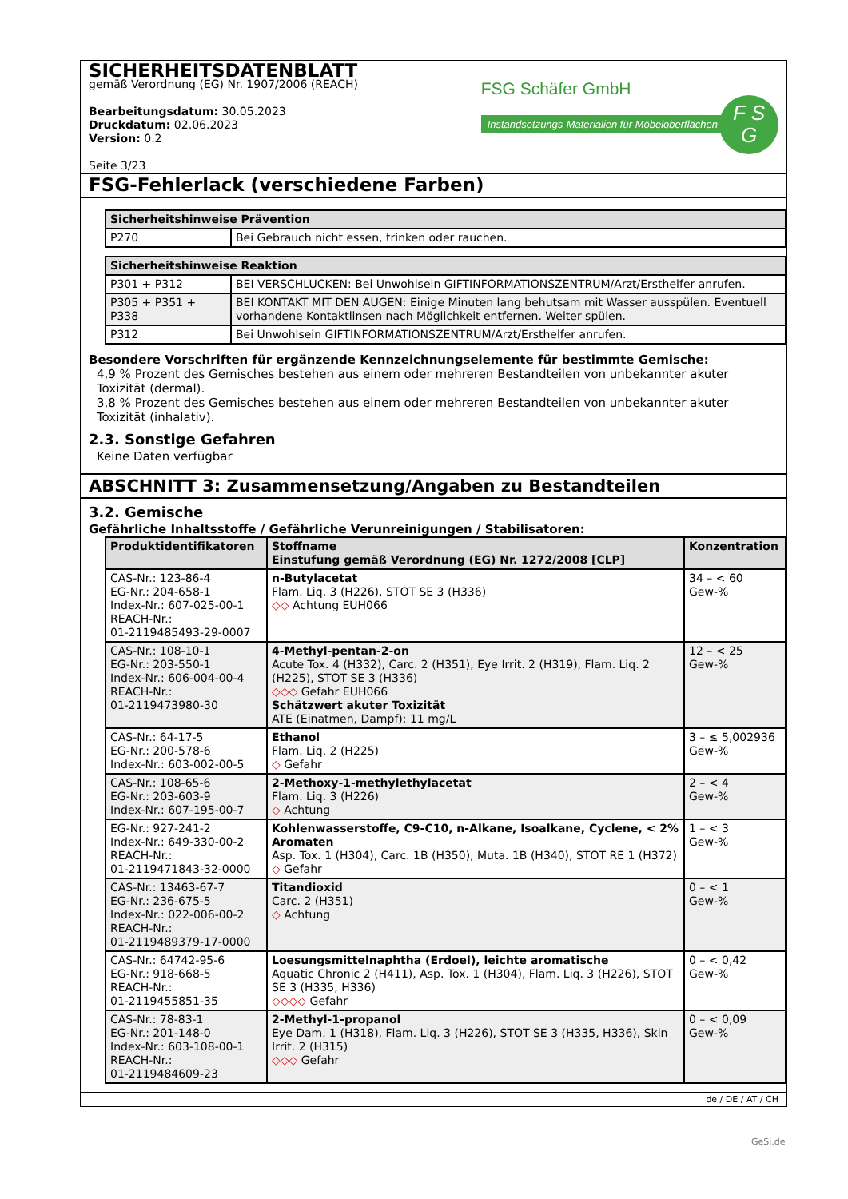SICHERHEITSDATENBLATT
gemäß Verordnung (EG) Nr. 1907/2006 (REACH)
Bearbeitungsdatum: 30.05.2023
Druckdatum: 02.06.2023
Version: 0.2
Seite 3/23
FSG Schäfer GmbH
Instandsetzungs-Materialien für Möbeloberflächen F S
G
FSG-Fehlerlack (verschiedene Farben)
| Sicherheitshinweise Prävention | |
| --- | --- |
| P270 | Bei Gebrauch nicht essen, trinken oder rauchen. |
| Sicherheitshinweise Reaktion | |
| --- | --- |
| P301 + P312 | BEI VERSCHLUCKEN: Bei Unwohlsein GIFTINFORMATIONSZENTRUM/Arzt/Ersthelfer anrufen. |
| P305 + P351 + P338 | BEI KONTAKT MIT DEN AUGEN: Einige Minuten lang behutsam mit Wasser ausspülen. Eventuell vorhandene Kontaktlinsen nach Möglichkeit entfernen. Weiter spülen. |
| P312 | Bei Unwohlsein GIFTINFORMATIONSZENTRUM/Arzt/Ersthelfer anrufen. |
Besondere Vorschriften für ergänzende Kennzeichnungselemente für bestimmte Gemische:
4,9 % Prozent des Gemisches bestehen aus einem oder mehreren Bestandteilen von unbekannter akuter Toxizität (dermal).
3,8 % Prozent des Gemisches bestehen aus einem oder mehreren Bestandteilen von unbekannter akuter Toxizität (inhalativ).
2.3. Sonstige Gefahren
Keine Daten verfügbar
ABSCHNITT 3: Zusammensetzung/Angaben zu Bestandteilen
3.2. Gemische
Gefährliche Inhaltsstoffe / Gefährliche Verunreinigungen / Stabilisatoren:
| Produktidentifikatoren | Stoffname Einstufung gemäß Verordnung (EG) Nr. 1272/2008 [CLP] | Konzentration |
| --- | --- | --- |
| CAS-Nr.: 123-86-4 EG-Nr.: 204-658-1 Index-Nr.: 607-025-00-1 REACH-Nr.: 01-2119485493-29-0007 | n-Butylacetat Flam. Liq. 3 (H226), STOT SE 3 (H336) ◇◇ Achtung EUH066 | 34 – < 60 Gew-% |
| CAS-Nr.: 108-10-1 EG-Nr.: 203-550-1 Index-Nr.: 606-004-00-4 REACH-Nr.: 01-2119473980-30 | 4-Methyl-pentan-2-on Acute Tox. 4 (H332), Carc. 2 (H351), Eye Irrit. 2 (H319), Flam. Liq. 2 (H225), STOT SE 3 (H336) ◇◇◇ Gefahr EUH066 Schätzwert akuter Toxizität ATE (Einatmen, Dampf): 11 mg/L | 12 – < 25 Gew-% |
| CAS-Nr.: 64-17-5 EG-Nr.: 200-578-6 Index-Nr.: 603-002-00-5 | Ethanol Flam. Liq. 2 (H225) ◇ Gefahr | 3 – ≤ 5,002936 Gew-% |
| CAS-Nr.: 108-65-6 EG-Nr.: 203-603-9 Index-Nr.: 607-195-00-7 | 2-Methoxy-1-methylethylacetat Flam. Liq. 3 (H226) ◇ Achtung | 2 – < 4 Gew-% |
| EG-Nr.: 927-241-2 Index-Nr.: 649-330-00-2 REACH-Nr.: 01-2119471843-32-0000 | Kohlenwasserstoffe, C9-C10, n-Alkane, Isoalkane, Cyclene, < 2% Aromaten Asp. Tox. 1 (H304), Carc. 1B (H350), Muta. 1B (H340), STOT RE 1 (H372) ◇ Gefahr | 1 – < 3 Gew-% |
| CAS-Nr.: 13463-67-7 EG-Nr.: 236-675-5 Index-Nr.: 022-006-00-2 REACH-Nr.: 01-2119489379-17-0000 | Titandioxid Carc. 2 (H351) ◇ Achtung | 0 – < 1 Gew-% |
| CAS-Nr.: 64742-95-6 EG-Nr.: 918-668-5 REACH-Nr.: 01-2119455851-35 | Loesungsmittelnaphtha (Erdoel), leichte aromatische Aquatic Chronic 2 (H411), Asp. Tox. 1 (H304), Flam. Liq. 3 (H226), STOT SE 3 (H335, H336) ◇◇◇◇ Gefahr | 0 – < 0,42 Gew-% |
| CAS-Nr.: 78-83-1 EG-Nr.: 201-148-0 Index-Nr.: 603-108-00-1 REACH-Nr.: 01-2119484609-23 | 2-Methyl-1-propanol Eye Dam. 1 (H318), Flam. Liq. 3 (H226), STOT SE 3 (H335, H336), Skin Irrit. 2 (H315) ◇◇◇ Gefahr | 0 – < 0,09 Gew-% |
de / DE / AT / CH
GeSi.de